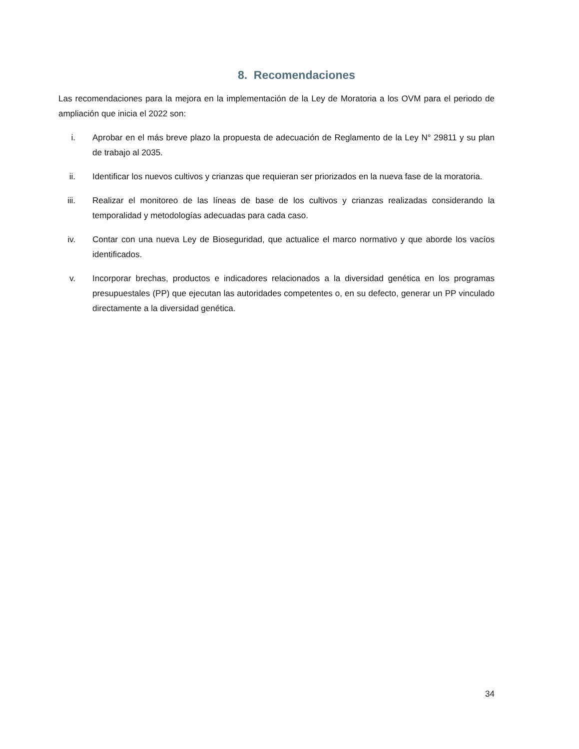8. Recomendaciones
Las recomendaciones para la mejora en la implementación de la Ley de Moratoria a los OVM para el periodo de ampliación que inicia el 2022 son:
i. Aprobar en el más breve plazo la propuesta de adecuación de Reglamento de la Ley N° 29811 y su plan de trabajo al 2035.
ii. Identificar los nuevos cultivos y crianzas que requieran ser priorizados en la nueva fase de la moratoria.
iii. Realizar el monitoreo de las líneas de base de los cultivos y crianzas realizadas considerando la temporalidad y metodologías adecuadas para cada caso.
iv. Contar con una nueva Ley de Bioseguridad, que actualice el marco normativo y que aborde los vacíos identificados.
v. Incorporar brechas, productos e indicadores relacionados a la diversidad genética en los programas presupuestales (PP) que ejecutan las autoridades competentes o, en su defecto, generar un PP vinculado directamente a la diversidad genética.
34